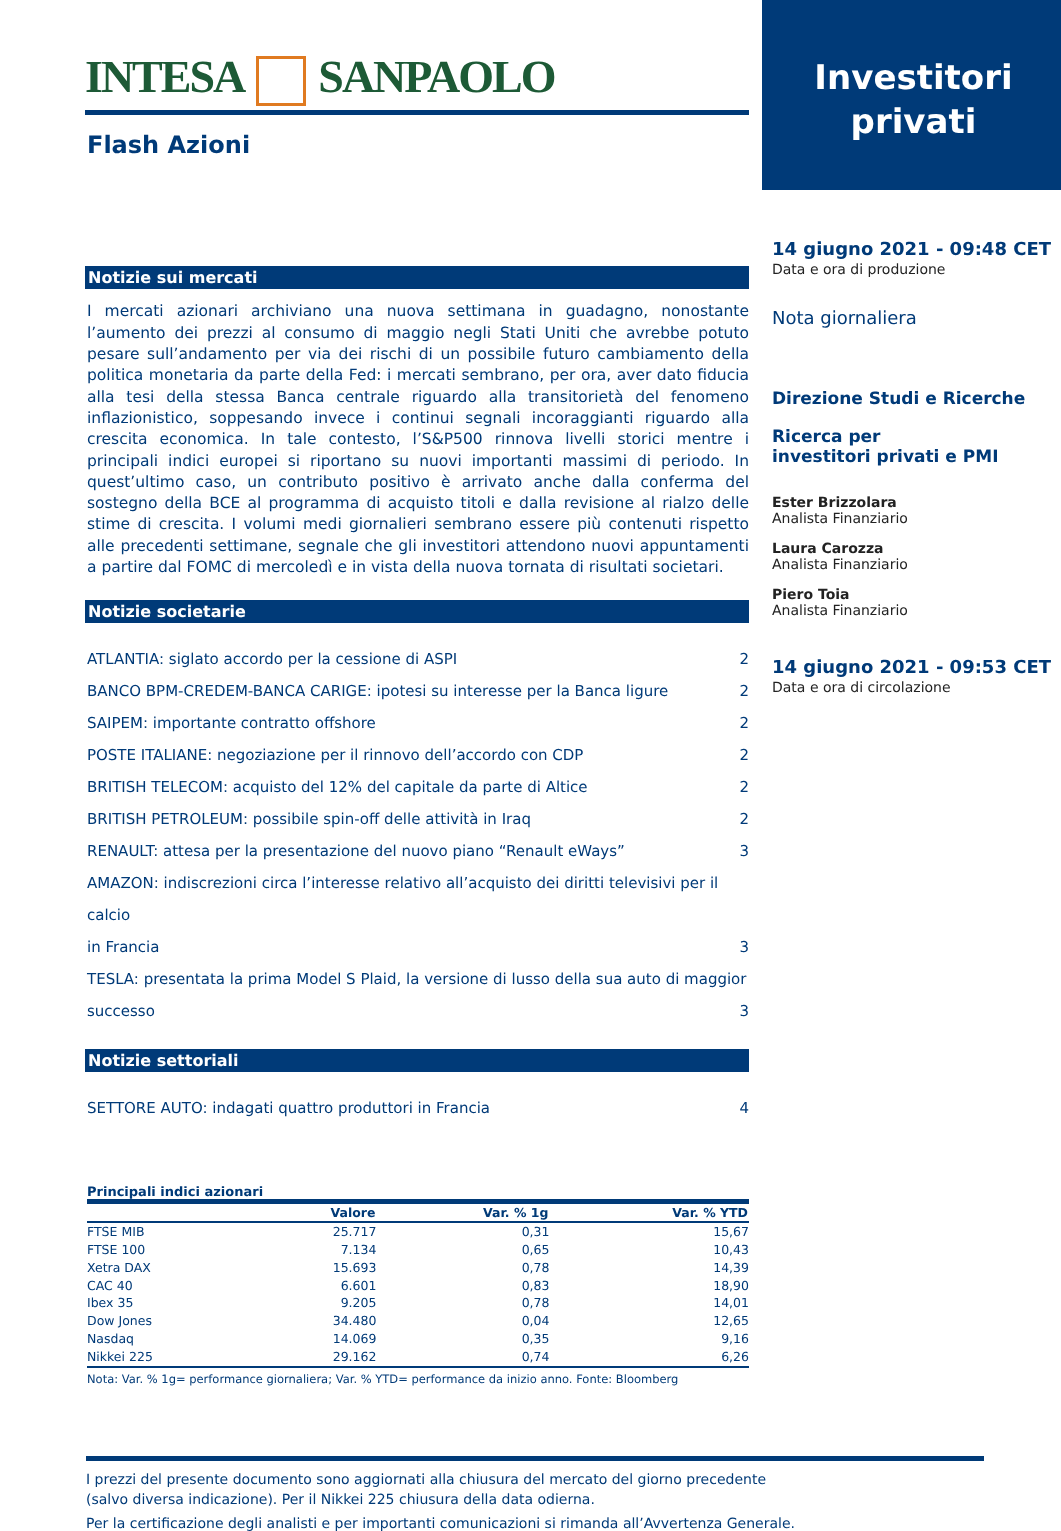INTESA SANPAOLO
Flash Azioni
Notizie sui mercati
I mercati azionari archiviano una nuova settimana in guadagno, nonostante l’aumento dei prezzi al consumo di maggio negli Stati Uniti che avrebbe potuto pesare sull’andamento per via dei rischi di un possibile futuro cambiamento della politica monetaria da parte della Fed: i mercati sembrano, per ora, aver dato fiducia alla tesi della stessa Banca centrale riguardo alla transitorietà del fenomeno inflazionistico, soppesando invece i continui segnali incoraggianti riguardo alla crescita economica. In tale contesto, l’S&P500 rinnova livelli storici mentre i principali indici europei si riportano su nuovi importanti massimi di periodo. In quest’ultimo caso, un contributo positivo è arrivato anche dalla conferma del sostegno della BCE al programma di acquisto titoli e dalla revisione al rialzo delle stime di crescita. I volumi medi giornalieri sembrano essere più contenuti rispetto alle precedenti settimane, segnale che gli investitori attendono nuovi appuntamenti a partire dal FOMC di mercoledì e in vista della nuova tornata di risultati societari.
Notizie societarie
ATLANTIA: siglato accordo per la cessione di ASPI 2
BANCO BPM-CREDEM-BANCA CARIGE: ipotesi su interesse per la Banca ligure 2
SAIPEM: importante contratto offshore 2
POSTE ITALIANE: negoziazione per il rinnovo dell’accordo con CDP 2
BRITISH TELECOM: acquisto del 12% del capitale da parte di Altice 2
BRITISH PETROLEUM: possibile spin-off delle attività in Iraq 2
RENAULT: attesa per la presentazione del nuovo piano “Renault eWays” 3
AMAZON: indiscrezioni circa l’interesse relativo all’acquisto dei diritti televisivi per il calcio
in Francia 3
TESLA: presentata la prima Model S Plaid, la versione di lusso della sua auto di maggior
successo 3
Notizie settoriali
SETTORE AUTO: indagati quattro produttori in Francia 4
Principali indici azionari
| | Valore | Var. % 1g | Var. % YTD |
| --- | --- | --- | --- |
| FTSE MIB | 25.717 | 0,31 | 15,67 |
| FTSE 100 | 7.134 | 0,65 | 10,43 |
| Xetra DAX | 15.693 | 0,78 | 14,39 |
| CAC 40 | 6.601 | 0,83 | 18,90 |
| Ibex 35 | 9.205 | 0,78 | 14,01 |
| Dow Jones | 34.480 | 0,04 | 12,65 |
| Nasdaq | 14.069 | 0,35 | 9,16 |
| Nikkei 225 | 29.162 | 0,74 | 6,26 |
Nota: Var. % 1g= performance giornaliera; Var. % YTD= performance da inizio anno. Fonte: Bloomberg
Investitori
privati
14 giugno 2021 - 09:48 CET
Data e ora di produzione
Nota giornaliera
Direzione Studi e Ricerche
Ricerca per
investitori privati e PMI
Ester Brizzolara
Analista Finanziario
Laura Carozza
Analista Finanziario
Piero Toia
Analista Finanziario
14 giugno 2021 - 09:53 CET
Data e ora di circolazione
I prezzi del presente documento sono aggiornati alla chiusura del mercato del giorno precedente
(salvo diversa indicazione). Per il Nikkei 225 chiusura della data odierna.
Per la certificazione degli analisti e per importanti comunicazioni si rimanda all’Avvertenza Generale.